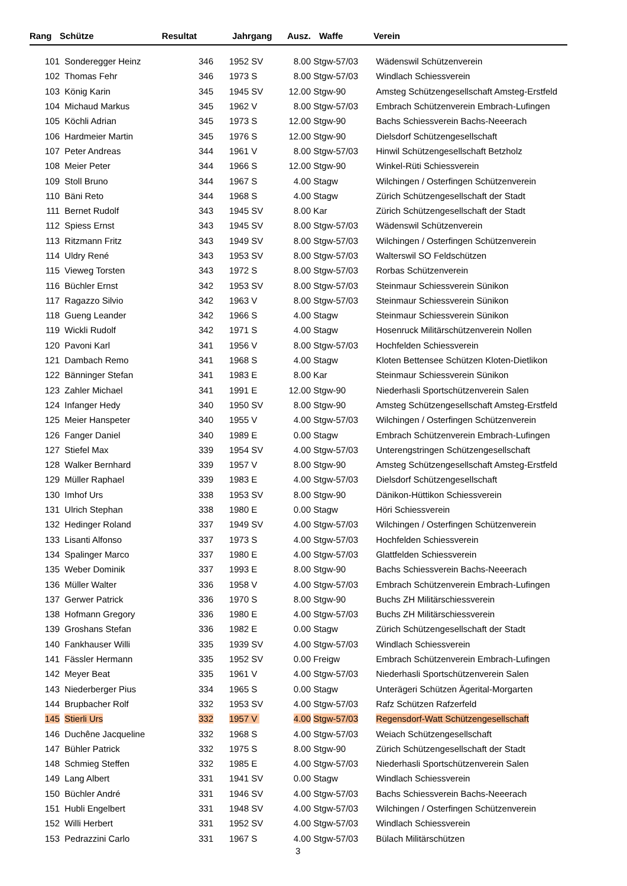| Rang | Schütze | Resultat | Jahrgang | | Ausz. | Waffe | Verein |
| --- | --- | --- | --- | --- | --- | --- | --- |
| 101 | Sonderegger Heinz | 346 | 1952 | SV | 8.00 | Stgw-57/03 | Wädenswil Schützenverein |
| 102 | Thomas Fehr | 346 | 1973 | S | 8.00 | Stgw-57/03 | Windlach Schiessverein |
| 103 | König Karin | 345 | 1945 | SV | 12.00 | Stgw-90 | Amsteg Schützengesellschaft Amsteg-Erstfeld |
| 104 | Michaud Markus | 345 | 1962 | V | 8.00 | Stgw-57/03 | Embrach Schützenverein Embrach-Lufingen |
| 105 | Köchli Adrian | 345 | 1973 | S | 12.00 | Stgw-90 | Bachs Schiessverein Bachs-Neeerach |
| 106 | Hardmeier Martin | 345 | 1976 | S | 12.00 | Stgw-90 | Dielsdorf Schützengesellschaft |
| 107 | Peter Andreas | 344 | 1961 | V | 8.00 | Stgw-57/03 | Hinwil Schützengesellschaft Betzholz |
| 108 | Meier Peter | 344 | 1966 | S | 12.00 | Stgw-90 | Winkel-Rüti Schiessverein |
| 109 | Stoll Bruno | 344 | 1967 | S | 4.00 | Stagw | Wilchingen / Osterfingen Schützenverein |
| 110 | Bäni Reto | 344 | 1968 | S | 4.00 | Stagw | Zürich Schützengesellschaft der Stadt |
| 111 | Bernet Rudolf | 343 | 1945 | SV | 8.00 | Kar | Zürich Schützengesellschaft der Stadt |
| 112 | Spiess Ernst | 343 | 1945 | SV | 8.00 | Stgw-57/03 | Wädenswil Schützenverein |
| 113 | Ritzmann Fritz | 343 | 1949 | SV | 8.00 | Stgw-57/03 | Wilchingen / Osterfingen Schützenverein |
| 114 | Uldry René | 343 | 1953 | SV | 8.00 | Stgw-57/03 | Walterswil SO Feldschützen |
| 115 | Vieweg Torsten | 343 | 1972 | S | 8.00 | Stgw-57/03 | Rorbas Schützenverein |
| 116 | Büchler Ernst | 342 | 1953 | SV | 8.00 | Stgw-57/03 | Steinmaur Schiessverein Sünikon |
| 117 | Ragazzo Silvio | 342 | 1963 | V | 8.00 | Stgw-57/03 | Steinmaur Schiessverein Sünikon |
| 118 | Gueng Leander | 342 | 1966 | S | 4.00 | Stagw | Steinmaur Schiessverein Sünikon |
| 119 | Wickli Rudolf | 342 | 1971 | S | 4.00 | Stagw | Hosenruck Militärschützenverein Nollen |
| 120 | Pavoni Karl | 341 | 1956 | V | 8.00 | Stgw-57/03 | Hochfelden Schiessverein |
| 121 | Dambach Remo | 341 | 1968 | S | 4.00 | Stagw | Kloten Bettensee Schützen Kloten-Dietlikon |
| 122 | Bänninger Stefan | 341 | 1983 | E | 8.00 | Kar | Steinmaur Schiessverein Sünikon |
| 123 | Zahler Michael | 341 | 1991 | E | 12.00 | Stgw-90 | Niederhasli Sportschützenverein Salen |
| 124 | Infanger Hedy | 340 | 1950 | SV | 8.00 | Stgw-90 | Amsteg Schützengesellschaft Amsteg-Erstfeld |
| 125 | Meier Hanspeter | 340 | 1955 | V | 4.00 | Stgw-57/03 | Wilchingen / Osterfingen Schützenverein |
| 126 | Fanger Daniel | 340 | 1989 | E | 0.00 | Stagw | Embrach Schützenverein Embrach-Lufingen |
| 127 | Stiefel Max | 339 | 1954 | SV | 4.00 | Stgw-57/03 | Unterengstringen Schützengesellschaft |
| 128 | Walker Bernhard | 339 | 1957 | V | 8.00 | Stgw-90 | Amsteg Schützengesellschaft Amsteg-Erstfeld |
| 129 | Müller Raphael | 339 | 1983 | E | 4.00 | Stgw-57/03 | Dielsdorf Schützengesellschaft |
| 130 | Imhof Urs | 338 | 1953 | SV | 8.00 | Stgw-90 | Dänikon-Hüttikon Schiessverein |
| 131 | Ulrich Stephan | 338 | 1980 | E | 0.00 | Stagw | Höri Schiessverein |
| 132 | Hedinger Roland | 337 | 1949 | SV | 4.00 | Stgw-57/03 | Wilchingen / Osterfingen Schützenverein |
| 133 | Lisanti Alfonso | 337 | 1973 | S | 4.00 | Stgw-57/03 | Hochfelden Schiessverein |
| 134 | Spalinger Marco | 337 | 1980 | E | 4.00 | Stgw-57/03 | Glattfelden Schiessverein |
| 135 | Weber Dominik | 337 | 1993 | E | 8.00 | Stgw-90 | Bachs Schiessverein Bachs-Neeerach |
| 136 | Müller Walter | 336 | 1958 | V | 4.00 | Stgw-57/03 | Embrach Schützenverein Embrach-Lufingen |
| 137 | Gerwer Patrick | 336 | 1970 | S | 8.00 | Stgw-90 | Buchs ZH Militärschiessverein |
| 138 | Hofmann Gregory | 336 | 1980 | E | 4.00 | Stgw-57/03 | Buchs ZH Militärschiessverein |
| 139 | Groshans Stefan | 336 | 1982 | E | 0.00 | Stagw | Zürich Schützengesellschaft der Stadt |
| 140 | Fankhauser Willi | 335 | 1939 | SV | 4.00 | Stgw-57/03 | Windlach Schiessverein |
| 141 | Fässler Hermann | 335 | 1952 | SV | 0.00 | Freigw | Embrach Schützenverein Embrach-Lufingen |
| 142 | Meyer Beat | 335 | 1961 | V | 4.00 | Stgw-57/03 | Niederhasli Sportschützenverein Salen |
| 143 | Niederberger Pius | 334 | 1965 | S | 0.00 | Stagw | Unterägeri Schützen Ägerital-Morgarten |
| 144 | Brupbacher Rolf | 332 | 1953 | SV | 4.00 | Stgw-57/03 | Rafz Schützen Rafzerfeld |
| 145 | Stierli Urs | 332 | 1957 | V | 4.00 | Stgw-57/03 | Regensdorf-Watt Schützengesellschaft |
| 146 | Duchêne Jacqueline | 332 | 1968 | S | 4.00 | Stgw-57/03 | Weiach Schützengesellschaft |
| 147 | Bühler Patrick | 332 | 1975 | S | 8.00 | Stgw-90 | Zürich Schützengesellschaft der Stadt |
| 148 | Schmieg Steffen | 332 | 1985 | E | 4.00 | Stgw-57/03 | Niederhasli Sportschützenverein Salen |
| 149 | Lang Albert | 331 | 1941 | SV | 0.00 | Stagw | Windlach Schiessverein |
| 150 | Büchler André | 331 | 1946 | SV | 4.00 | Stgw-57/03 | Bachs Schiessverein Bachs-Neeerach |
| 151 | Hubli Engelbert | 331 | 1948 | SV | 4.00 | Stgw-57/03 | Wilchingen / Osterfingen Schützenverein |
| 152 | Willi Herbert | 331 | 1952 | SV | 4.00 | Stgw-57/03 | Windlach Schiessverein |
| 153 | Pedrazzini Carlo | 331 | 1967 | S | 4.00 | Stgw-57/03 | Bülach Militärschützen |
3